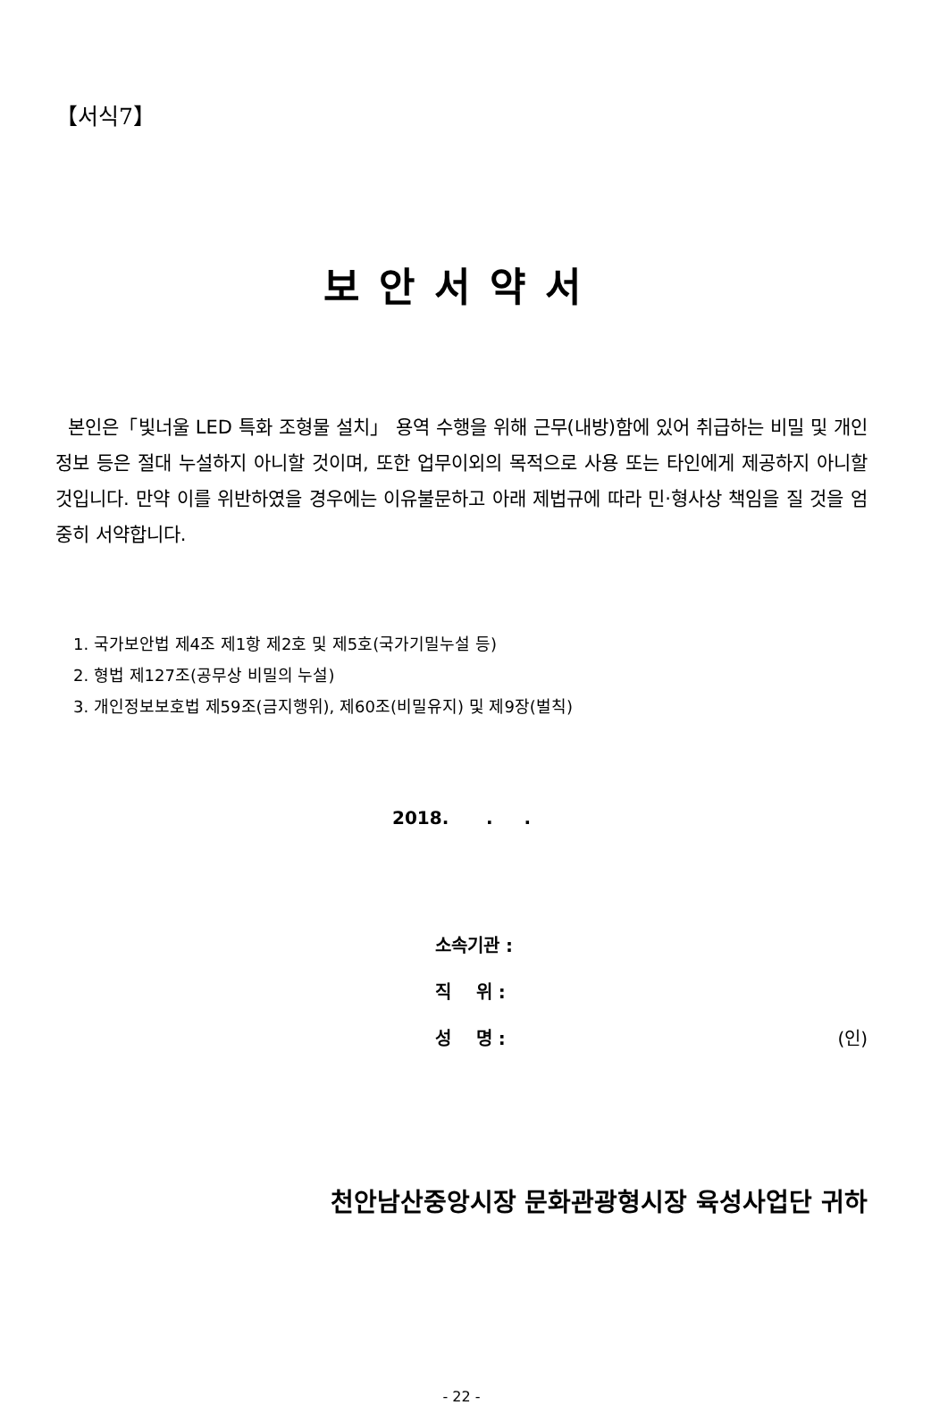【서식7】
보안서약서
본인은「빛너울 LED 특화 조형물 설치」 용역 수행을 위해 근무(내방)함에 있어 취급하는 비밀 및 개인정보 등은 절대 누설하지 아니할 것이며, 또한 업무이외의 목적으로 사용 또는 타인에게 제공하지 아니할 것입니다. 만약 이를 위반하였을 경우에는 이유불문하고 아래 제법규에 따라 민·형사상 책임을 질 것을 엄중히 서약합니다.
1. 국가보안법 제4조 제1항 제2호 및 제5호(국가기밀누설 등)
2. 형법 제127조(공무상 비밀의 누설)
3. 개인정보보호법 제59조(금지행위), 제60조(비밀유지) 및 제9장(벌칙)
2018. . .
소속기관 :
직 위 :
성 명 : (인)
천안남산중앙시장 문화관광형시장 육성사업단 귀하
- 22 -